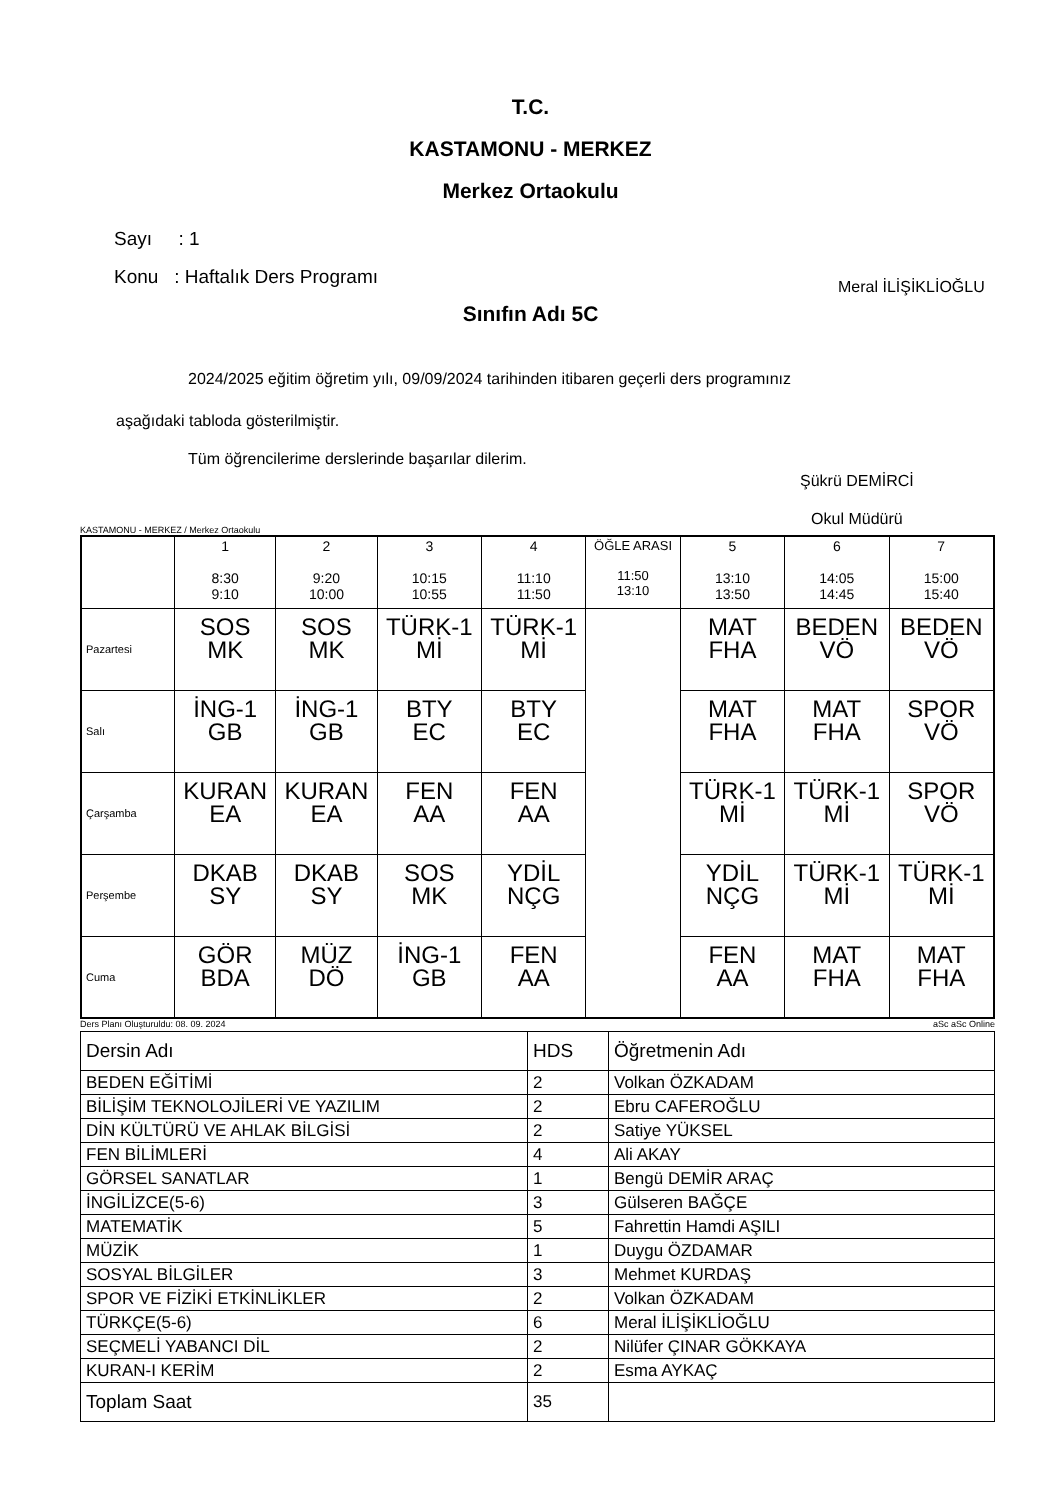T.C.
KASTAMONU - MERKEZ
Merkez Ortaokulu
Sayı : 1
Konu : Haftalık Ders Programı
Meral İLİŞİKLİOĞLU
Sınıfın Adı 5C
2024/2025 eğitim öğretim yılı, 09/09/2024 tarihinden itibaren geçerli ders programınız
aşağıdaki tabloda gösterilmiştir.
Tüm öğrencilerime derslerinde başarılar dilerim.
Şükrü DEMİRCİ
Okul Müdürü
KASTAMONU - MERKEZ / Merkez Ortaokulu
| | 1 8:30 9:10 | 2 9:20 10:00 | 3 10:15 10:55 | 4 11:10 11:50 | ÖĞLE ARASI 11:50 13:10 | 5 13:10 13:50 | 6 14:05 14:45 | 7 15:00 15:40 |
| Pazartesi | SOS MK | SOS MK | TÜRK-1 Mİ | TÜRK-1 Mİ | | MAT FHA | BEDEN VÖ | BEDEN VÖ |
| Salı | İNG-1 GB | İNG-1 GB | BTY EC | BTY EC | | MAT FHA | MAT FHA | SPOR VÖ |
| Çarşamba | KURAN EA | KURAN EA | FEN AA | FEN AA | | TÜRK-1 Mİ | TÜRK-1 Mİ | SPOR VÖ |
| Perşembe | DKAB SY | DKAB SY | SOS MK | YDİL NÇG | | YDİL NÇG | TÜRK-1 Mİ | TÜRK-1 Mİ |
| Cuma | GÖR BDA | MÜZ DÖ | İNG-1 GB | FEN AA | | FEN AA | MAT FHA | MAT FHA |
Ders Planı Oluşturuldu: 08. 09. 2024 aSc aSc Online
| Dersin Adı | HDS | Öğretmenin Adı |
| BEDEN EĞİTİMİ | 2 | Volkan ÖZKADAM |
| BİLİŞİM TEKNOLOJİLERİ VE YAZILIM | 2 | Ebru CAFEROĞLU |
| DİN KÜLTÜRÜ VE AHLAK BİLGİSİ | 2 | Satiye YÜKSEL |
| FEN BİLİMLERİ | 4 | Ali AKAY |
| GÖRSEL SANATLAR | 1 | Bengü DEMİR ARAÇ |
| İNGİLİZCE(5-6) | 3 | Gülseren BAĞÇE |
| MATEMATİK | 5 | Fahrettin Hamdi AŞILI |
| MÜZİK | 1 | Duygu ÖZDAMAR |
| SOSYAL BİLGİLER | 3 | Mehmet KURDAŞ |
| SPOR VE FİZİKİ ETKİNLİKLER | 2 | Volkan ÖZKADAM |
| TÜRKÇE(5-6) | 6 | Meral İLİŞİKLİOĞLU |
| SEÇMELİ YABANCI DİL | 2 | Nilüfer ÇINAR GÖKKAYA |
| KURAN-I KERİM | 2 | Esma AYKAÇ |
| Toplam Saat | 35 | |